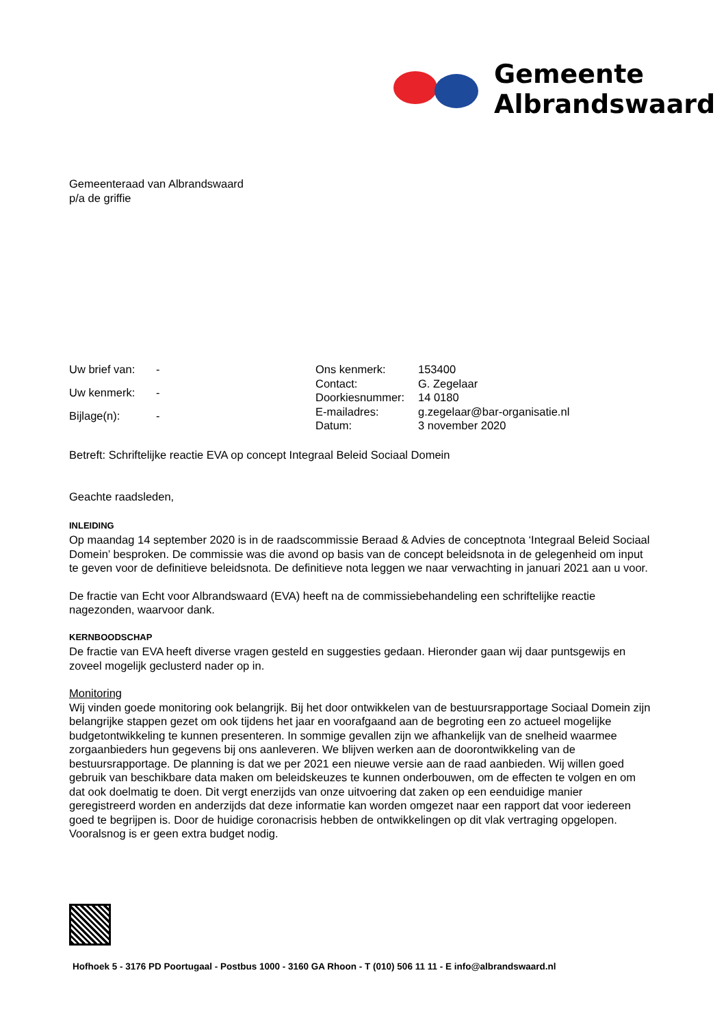Gemeente
Albrandswaard
Gemeenteraad van Albrandswaard
p/a de griffie
| Uw brief van: | - |
| Uw kenmerk: | - |
| Bijlage(n): | - |
| Ons kenmerk: | 153400 |
| Contact: | G. Zegelaar |
| Doorkiesnummer: | 14 0180 |
| E-mailadres: | g.zegelaar@bar-organisatie.nl |
| Datum: | 3 november 2020 |
Betreft: Schriftelijke reactie EVA op concept Integraal Beleid Sociaal Domein
Geachte raadsleden,
INLEIDING
Op maandag 14 september 2020 is in de raadscommissie Beraad & Advies de conceptnota ‘Integraal Beleid Sociaal Domein’ besproken. De commissie was die avond op basis van de concept beleidsnota in de gelegenheid om input te geven voor de definitieve beleidsnota. De definitieve nota leggen we naar verwachting in januari 2021 aan u voor.
De fractie van Echt voor Albrandswaard (EVA) heeft na de commissiebehandeling een schriftelijke reactie nagezonden, waarvoor dank.
KERNBOODSCHAP
De fractie van EVA heeft diverse vragen gesteld en suggesties gedaan. Hieronder gaan wij daar puntsgewijs en zoveel mogelijk geclusterd nader op in.
Monitoring
Wij vinden goede monitoring ook belangrijk. Bij het door ontwikkelen van de bestuursrapportage Sociaal Domein zijn belangrijke stappen gezet om ook tijdens het jaar en voorafgaand aan de begroting een zo actueel mogelijke budgetontwikkeling te kunnen presenteren. In sommige gevallen zijn we afhankelijk van de snelheid waarmee zorgaanbieders hun gegevens bij ons aanleveren. We blijven werken aan de doorontwikkeling van de bestuursrapportage. De planning is dat we per 2021 een nieuwe versie aan de raad aanbieden. Wij willen goed gebruik van beschikbare data maken om beleidskeuzes te kunnen onderbouwen, om de effecten te volgen en om dat ook doelmatig te doen. Dit vergt enerzijds van onze uitvoering dat zaken op een eenduidige manier geregistreerd worden en anderzijds dat deze informatie kan worden omgezet naar een rapport dat voor iedereen goed te begrijpen is. Door de huidige coronacrisis hebben de ontwikkelingen op dit vlak vertraging opgelopen. Vooralsnog is er geen extra budget nodig.
Hofhoek 5 - 3176 PD Poortugaal - Postbus 1000 - 3160 GA Rhoon - T (010) 506 11 11 - E info@albrandswaard.nl